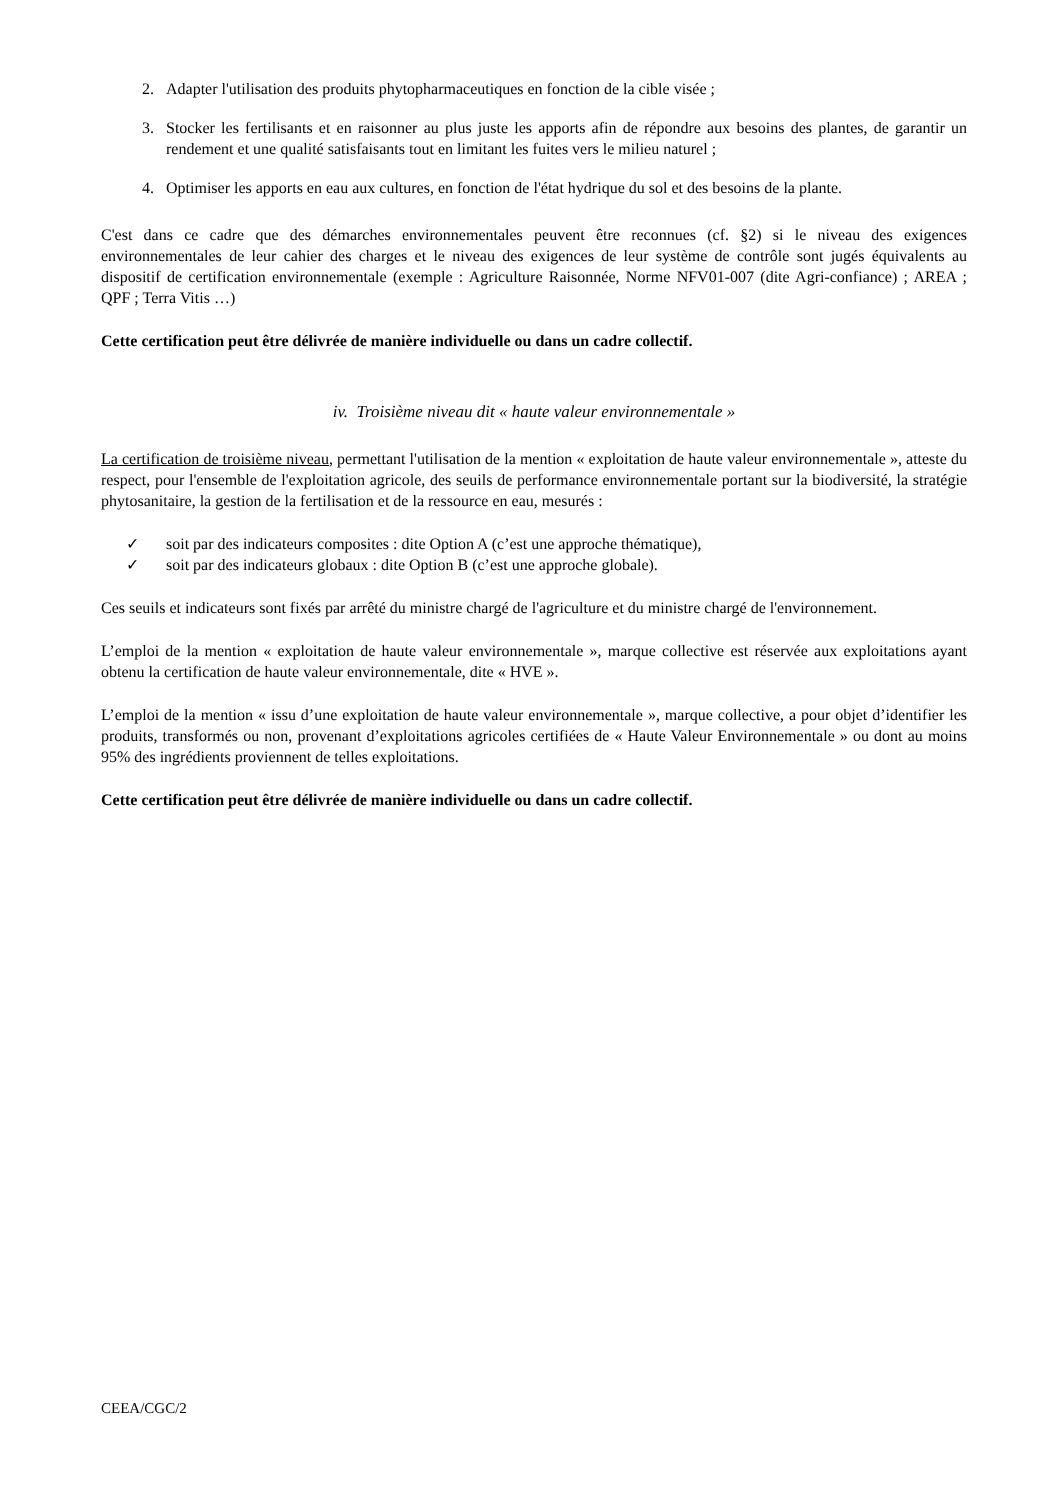2. Adapter l'utilisation des produits phytopharmaceutiques en fonction de la cible visée ;
3. Stocker les fertilisants et en raisonner au plus juste les apports afin de répondre aux besoins des plantes, de garantir un rendement et une qualité satisfaisants tout en limitant les fuites vers le milieu naturel ;
4. Optimiser les apports en eau aux cultures, en fonction de l'état hydrique du sol et des besoins de la plante.
C'est dans ce cadre que des démarches environnementales peuvent être reconnues (cf. §2) si le niveau des exigences environnementales de leur cahier des charges et le niveau des exigences de leur système de contrôle sont jugés équivalents au dispositif de certification environnementale (exemple : Agriculture Raisonnée, Norme NFV01-007 (dite Agri-confiance) ; AREA ; QPF ; Terra Vitis …)
Cette certification peut être délivrée de manière individuelle ou dans un cadre collectif.
iv. Troisième niveau dit « haute valeur environnementale »
La certification de troisième niveau, permettant l'utilisation de la mention « exploitation de haute valeur environnementale », atteste du respect, pour l'ensemble de l'exploitation agricole, des seuils de performance environnementale portant sur la biodiversité, la stratégie phytosanitaire, la gestion de la fertilisation et de la ressource en eau, mesurés :
✓ soit par des indicateurs composites : dite Option A (c’est une approche thématique),
✓ soit par des indicateurs globaux : dite Option B (c’est une approche globale).
Ces seuils et indicateurs sont fixés par arrêté du ministre chargé de l'agriculture et du ministre chargé de l'environnement.
L’emploi de la mention « exploitation de haute valeur environnementale », marque collective est réservée aux exploitations ayant obtenu la certification de haute valeur environnementale, dite « HVE ».
L’emploi de la mention « issu d’une exploitation de haute valeur environnementale », marque collective, a pour objet d’identifier les produits, transformés ou non, provenant d’exploitations agricoles certifiées de « Haute Valeur Environnementale » ou dont au moins 95% des ingrédients proviennent de telles exploitations.
Cette certification peut être délivrée de manière individuelle ou dans un cadre collectif.
CEEA/CGC/2